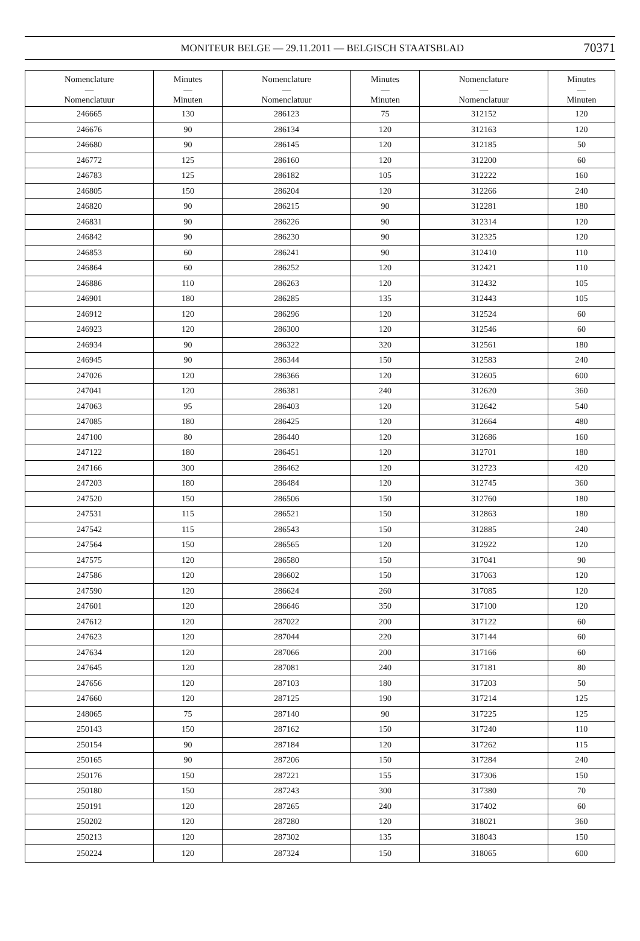MONITEUR BELGE — 29.11.2011 — BELGISCH STAATSBLAD 70371
| Nomenclature — Nomenclatuur | Minutes — Minuten | Nomenclature — Nomenclatuur | Minutes — Minuten | Nomenclature — Nomenclatuur | Minutes — Minuten |
| --- | --- | --- | --- | --- | --- |
| 246665 | 130 | 286123 | 75 | 312152 | 120 |
| 246676 | 90 | 286134 | 120 | 312163 | 120 |
| 246680 | 90 | 286145 | 120 | 312185 | 50 |
| 246772 | 125 | 286160 | 120 | 312200 | 60 |
| 246783 | 125 | 286182 | 105 | 312222 | 160 |
| 246805 | 150 | 286204 | 120 | 312266 | 240 |
| 246820 | 90 | 286215 | 90 | 312281 | 180 |
| 246831 | 90 | 286226 | 90 | 312314 | 120 |
| 246842 | 90 | 286230 | 90 | 312325 | 120 |
| 246853 | 60 | 286241 | 90 | 312410 | 110 |
| 246864 | 60 | 286252 | 120 | 312421 | 110 |
| 246886 | 110 | 286263 | 120 | 312432 | 105 |
| 246901 | 180 | 286285 | 135 | 312443 | 105 |
| 246912 | 120 | 286296 | 120 | 312524 | 60 |
| 246923 | 120 | 286300 | 120 | 312546 | 60 |
| 246934 | 90 | 286322 | 320 | 312561 | 180 |
| 246945 | 90 | 286344 | 150 | 312583 | 240 |
| 247026 | 120 | 286366 | 120 | 312605 | 600 |
| 247041 | 120 | 286381 | 240 | 312620 | 360 |
| 247063 | 95 | 286403 | 120 | 312642 | 540 |
| 247085 | 180 | 286425 | 120 | 312664 | 480 |
| 247100 | 80 | 286440 | 120 | 312686 | 160 |
| 247122 | 180 | 286451 | 120 | 312701 | 180 |
| 247166 | 300 | 286462 | 120 | 312723 | 420 |
| 247203 | 180 | 286484 | 120 | 312745 | 360 |
| 247520 | 150 | 286506 | 150 | 312760 | 180 |
| 247531 | 115 | 286521 | 150 | 312863 | 180 |
| 247542 | 115 | 286543 | 150 | 312885 | 240 |
| 247564 | 150 | 286565 | 120 | 312922 | 120 |
| 247575 | 120 | 286580 | 150 | 317041 | 90 |
| 247586 | 120 | 286602 | 150 | 317063 | 120 |
| 247590 | 120 | 286624 | 260 | 317085 | 120 |
| 247601 | 120 | 286646 | 350 | 317100 | 120 |
| 247612 | 120 | 287022 | 200 | 317122 | 60 |
| 247623 | 120 | 287044 | 220 | 317144 | 60 |
| 247634 | 120 | 287066 | 200 | 317166 | 60 |
| 247645 | 120 | 287081 | 240 | 317181 | 80 |
| 247656 | 120 | 287103 | 180 | 317203 | 50 |
| 247660 | 120 | 287125 | 190 | 317214 | 125 |
| 248065 | 75 | 287140 | 90 | 317225 | 125 |
| 250143 | 150 | 287162 | 150 | 317240 | 110 |
| 250154 | 90 | 287184 | 120 | 317262 | 115 |
| 250165 | 90 | 287206 | 150 | 317284 | 240 |
| 250176 | 150 | 287221 | 155 | 317306 | 150 |
| 250180 | 150 | 287243 | 300 | 317380 | 70 |
| 250191 | 120 | 287265 | 240 | 317402 | 60 |
| 250202 | 120 | 287280 | 120 | 318021 | 360 |
| 250213 | 120 | 287302 | 135 | 318043 | 150 |
| 250224 | 120 | 287324 | 150 | 318065 | 600 |